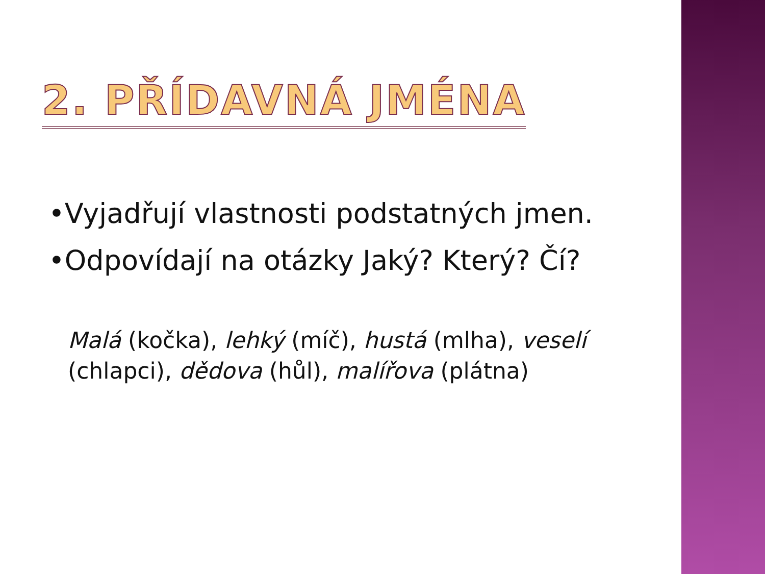2. PŘÍDAVNÁ JMÉNA
•Vyjadřují vlastnosti podstatných jmen.
•Odpovídají na otázky Jaký? Který? Čí?
Malá (kočka), lehký (míč), hustá (mlha), veselí (chlapci), dědova (hůl), malířova (plátna)